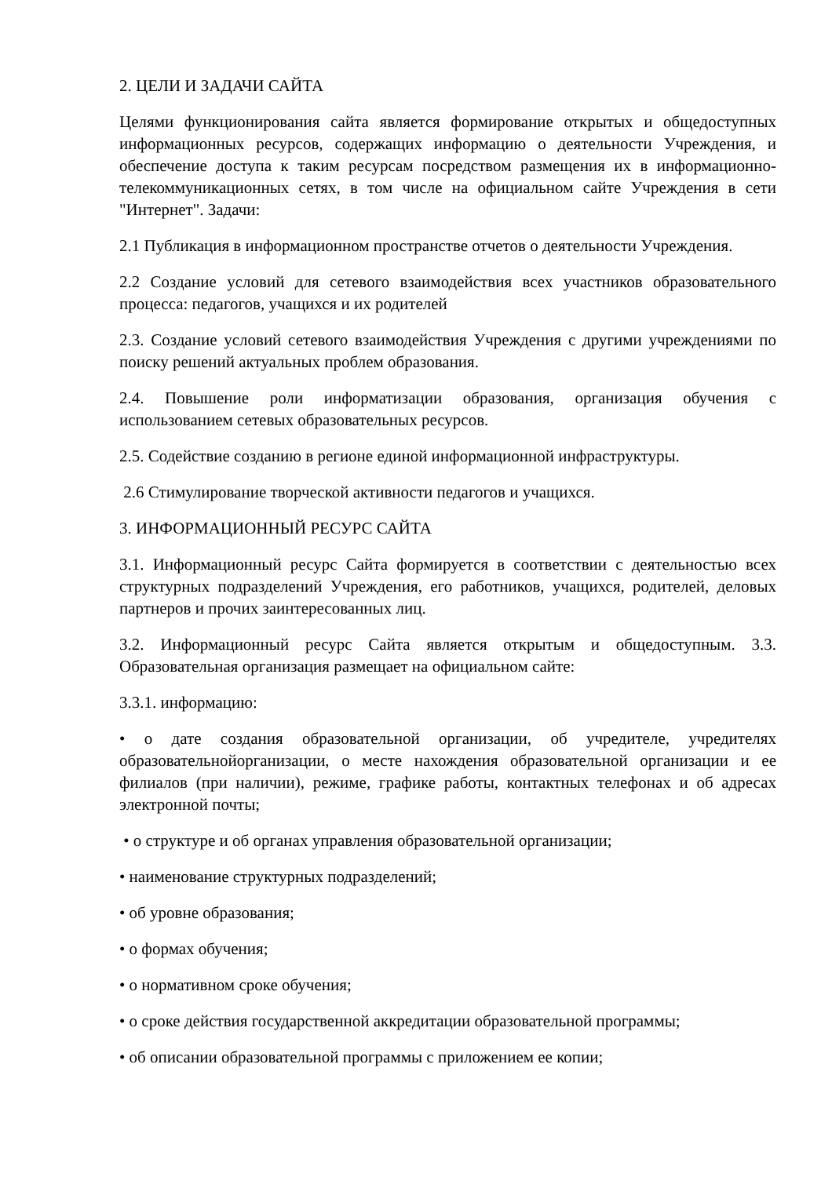2. ЦЕЛИ И ЗАДАЧИ САЙТА
Целями функционирования сайта является формирование открытых и общедоступных информационных ресурсов, содержащих информацию о деятельности Учреждения, и обеспечение доступа к таким ресурсам посредством размещения их в информационно-телекоммуникационных сетях, в том числе на официальном сайте Учреждения в сети "Интернет". Задачи:
2.1 Публикация в информационном пространстве отчетов о деятельности Учреждения.
2.2 Создание условий для сетевого взаимодействия всех участников образовательного процесса: педагогов, учащихся и их родителей
2.3. Создание условий сетевого взаимодействия Учреждения с другими учреждениями по поиску решений актуальных проблем образования.
2.4. Повышение роли информатизации образования, организация обучения с использованием сетевых образовательных ресурсов.
2.5. Содействие созданию в регионе единой информационной инфраструктуры.
2.6 Стимулирование творческой активности педагогов и учащихся.
3. ИНФОРМАЦИОННЫЙ РЕСУРС САЙТА
3.1. Информационный ресурс Сайта формируется в соответствии с деятельностью всех структурных подразделений Учреждения, его работников, учащихся, родителей, деловых партнеров и прочих заинтересованных лиц.
3.2. Информационный ресурс Сайта является открытым и общедоступным. 3.3. Образовательная организация размещает на официальном сайте:
3.3.1. информацию:
• о дате создания образовательной организации, об учредителе, учредителях образовательнойорганизации, о месте нахождения образовательной организации и ее филиалов (при наличии), режиме, графике работы, контактных телефонах и об адресах электронной почты;
• о структуре и об органах управления образовательной организации;
• наименование структурных подразделений;
• об уровне образования;
• о формах обучения;
• о нормативном сроке обучения;
• о сроке действия государственной аккредитации образовательной программы;
• об описании образовательной программы с приложением ее копии;